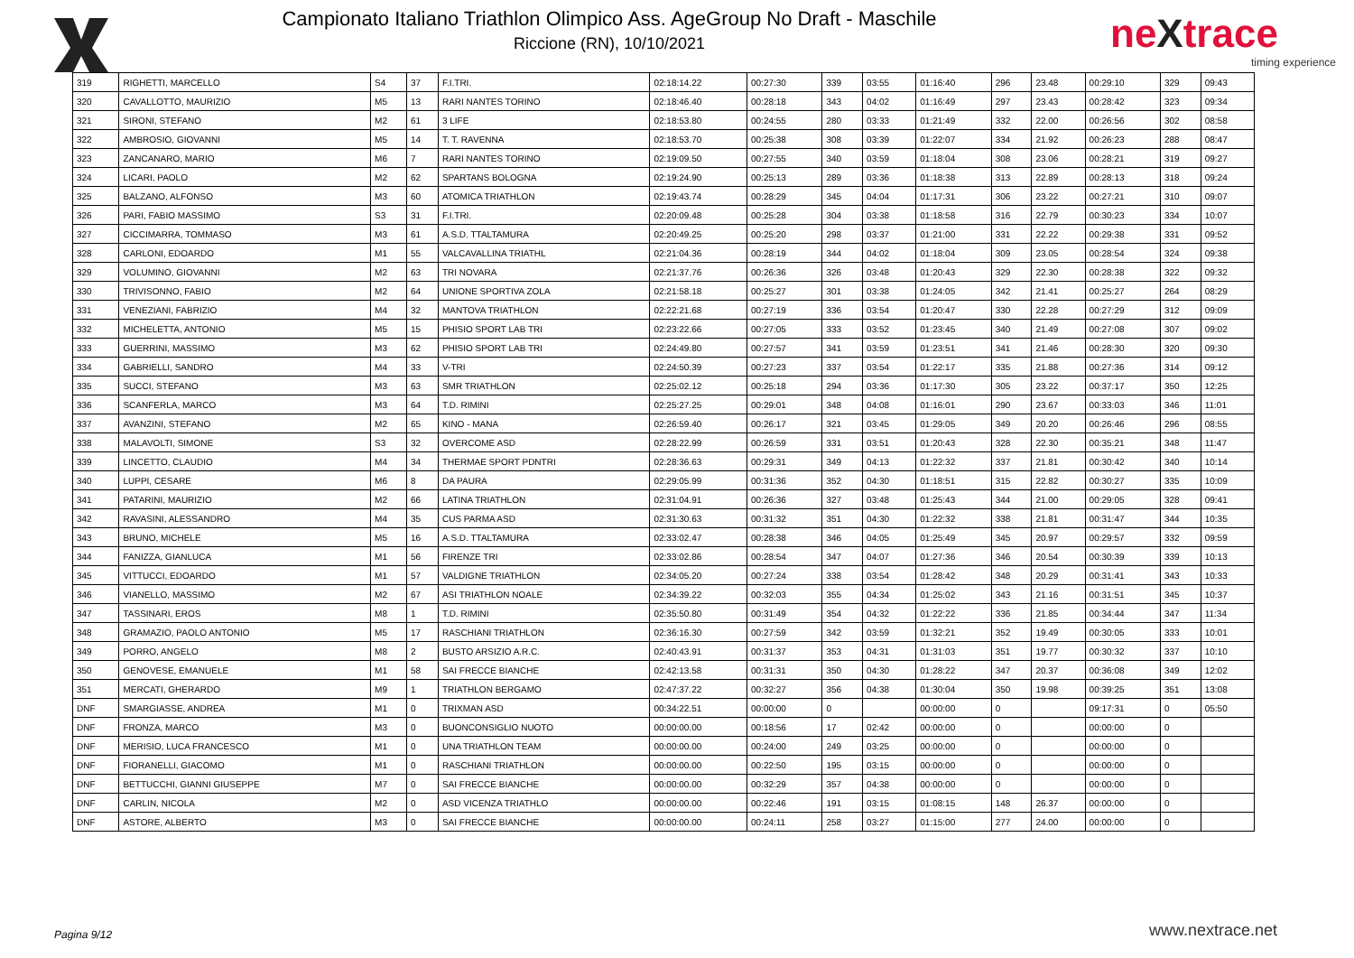Campionato Italiano Triathlon Olimpico Ass. AgeGroup No Draft - Maschile
Riccione (RN), 10/10/2021
neXtrace
timing experience
| 319 | RIGHETTI, MARCELLO | S4 | 37 | F.I.TRI. | 02:18:14.22 | 00:27:30 | 339 | 03:55 | 01:16:40 | 296 | 23.48 | 00:29:10 | 329 | 09:43 |
| 320 | CAVALLOTTO, MAURIZIO | M5 | 13 | RARI NANTES TORINO | 02:18:46.40 | 00:28:18 | 343 | 04:02 | 01:16:49 | 297 | 23.43 | 00:28:42 | 323 | 09:34 |
| 321 | SIRONI, STEFANO | M2 | 61 | 3 LIFE | 02:18:53.80 | 00:24:55 | 280 | 03:33 | 01:21:49 | 332 | 22.00 | 00:26:56 | 302 | 08:58 |
| 322 | AMBROSIO, GIOVANNI | M5 | 14 | T. T. RAVENNA | 02:18:53.70 | 00:25:38 | 308 | 03:39 | 01:22:07 | 334 | 21.92 | 00:26:23 | 288 | 08:47 |
| 323 | ZANCANARO, MARIO | M6 | 7 | RARI NANTES TORINO | 02:19:09.50 | 00:27:55 | 340 | 03:59 | 01:18:04 | 308 | 23.06 | 00:28:21 | 319 | 09:27 |
| 324 | LICARI, PAOLO | M2 | 62 | SPARTANS BOLOGNA | 02:19:24.90 | 00:25:13 | 289 | 03:36 | 01:18:38 | 313 | 22.89 | 00:28:13 | 318 | 09:24 |
| 325 | BALZANO, ALFONSO | M3 | 60 | ATOMICA TRIATHLON | 02:19:43.74 | 00:28:29 | 345 | 04:04 | 01:17:31 | 306 | 23.22 | 00:27:21 | 310 | 09:07 |
| 326 | PARI, FABIO MASSIMO | S3 | 31 | F.I.TRI. | 02:20:09.48 | 00:25:28 | 304 | 03:38 | 01:18:58 | 316 | 22.79 | 00:30:23 | 334 | 10:07 |
| 327 | CICCIMARRA, TOMMASO | M3 | 61 | A.S.D. TTALTAMURA | 02:20:49.25 | 00:25:20 | 298 | 03:37 | 01:21:00 | 331 | 22.22 | 00:29:38 | 331 | 09:52 |
| 328 | CARLONI, EDOARDO | M1 | 55 | VALCAVALLINA TRIATHL | 02:21:04.36 | 00:28:19 | 344 | 04:02 | 01:18:04 | 309 | 23.05 | 00:28:54 | 324 | 09:38 |
| 329 | VOLUMINO, GIOVANNI | M2 | 63 | TRI NOVARA | 02:21:37.76 | 00:26:36 | 326 | 03:48 | 01:20:43 | 329 | 22.30 | 00:28:38 | 322 | 09:32 |
| 330 | TRIVISONNO, FABIO | M2 | 64 | UNIONE SPORTIVA ZOLA | 02:21:58.18 | 00:25:27 | 301 | 03:38 | 01:24:05 | 342 | 21.41 | 00:25:27 | 264 | 08:29 |
| 331 | VENEZIANI, FABRIZIO | M4 | 32 | MANTOVA TRIATHLON | 02:22:21.68 | 00:27:19 | 336 | 03:54 | 01:20:47 | 330 | 22.28 | 00:27:29 | 312 | 09:09 |
| 332 | MICHELETTA, ANTONIO | M5 | 15 | PHISIO SPORT LAB TRI | 02:23:22.66 | 00:27:05 | 333 | 03:52 | 01:23:45 | 340 | 21.49 | 00:27:08 | 307 | 09:02 |
| 333 | GUERRINI, MASSIMO | M3 | 62 | PHISIO SPORT LAB TRI | 02:24:49.80 | 00:27:57 | 341 | 03:59 | 01:23:51 | 341 | 21.46 | 00:28:30 | 320 | 09:30 |
| 334 | GABRIELLI, SANDRO | M4 | 33 | V-TRI | 02:24:50.39 | 00:27:23 | 337 | 03:54 | 01:22:17 | 335 | 21.88 | 00:27:36 | 314 | 09:12 |
| 335 | SUCCI, STEFANO | M3 | 63 | SMR TRIATHLON | 02:25:02.12 | 00:25:18 | 294 | 03:36 | 01:17:30 | 305 | 23.22 | 00:37:17 | 350 | 12:25 |
| 336 | SCANFERLA, MARCO | M3 | 64 | T.D. RIMINI | 02:25:27.25 | 00:29:01 | 348 | 04:08 | 01:16:01 | 290 | 23.67 | 00:33:03 | 346 | 11:01 |
| 337 | AVANZINI, STEFANO | M2 | 65 | KINO - MANA | 02:26:59.40 | 00:26:17 | 321 | 03:45 | 01:29:05 | 349 | 20.20 | 00:26:46 | 296 | 08:55 |
| 338 | MALAVOLTI, SIMONE | S3 | 32 | OVERCOME ASD | 02:28:22.99 | 00:26:59 | 331 | 03:51 | 01:20:43 | 328 | 22.30 | 00:35:21 | 348 | 11:47 |
| 339 | LINCETTO, CLAUDIO | M4 | 34 | THERMAE SPORT PDNTRI | 02:28:36.63 | 00:29:31 | 349 | 04:13 | 01:22:32 | 337 | 21.81 | 00:30:42 | 340 | 10:14 |
| 340 | LUPPI, CESARE | M6 | 8 | DA PAURA | 02:29:05.99 | 00:31:36 | 352 | 04:30 | 01:18:51 | 315 | 22.82 | 00:30:27 | 335 | 10:09 |
| 341 | PATARINI, MAURIZIO | M2 | 66 | LATINA TRIATHLON | 02:31:04.91 | 00:26:36 | 327 | 03:48 | 01:25:43 | 344 | 21.00 | 00:29:05 | 328 | 09:41 |
| 342 | RAVASINI, ALESSANDRO | M4 | 35 | CUS PARMA ASD | 02:31:30.63 | 00:31:32 | 351 | 04:30 | 01:22:32 | 338 | 21.81 | 00:31:47 | 344 | 10:35 |
| 343 | BRUNO, MICHELE | M5 | 16 | A.S.D. TTALTAMURA | 02:33:02.47 | 00:28:38 | 346 | 04:05 | 01:25:49 | 345 | 20.97 | 00:29:57 | 332 | 09:59 |
| 344 | FANIZZA, GIANLUCA | M1 | 56 | FIRENZE TRI | 02:33:02.86 | 00:28:54 | 347 | 04:07 | 01:27:36 | 346 | 20.54 | 00:30:39 | 339 | 10:13 |
| 345 | VITTUCCI, EDOARDO | M1 | 57 | VALDIGNE TRIATHLON | 02:34:05.20 | 00:27:24 | 338 | 03:54 | 01:28:42 | 348 | 20.29 | 00:31:41 | 343 | 10:33 |
| 346 | VIANELLO, MASSIMO | M2 | 67 | ASI TRIATHLON NOALE | 02:34:39.22 | 00:32:03 | 355 | 04:34 | 01:25:02 | 343 | 21.16 | 00:31:51 | 345 | 10:37 |
| 347 | TASSINARI, EROS | M8 | 1 | T.D. RIMINI | 02:35:50.80 | 00:31:49 | 354 | 04:32 | 01:22:22 | 336 | 21.85 | 00:34:44 | 347 | 11:34 |
| 348 | GRAMAZIO, PAOLO ANTONIO | M5 | 17 | RASCHIANI TRIATHLON | 02:36:16.30 | 00:27:59 | 342 | 03:59 | 01:32:21 | 352 | 19.49 | 00:30:05 | 333 | 10:01 |
| 349 | PORRO, ANGELO | M8 | 2 | BUSTO ARSIZIO A.R.C. | 02:40:43.91 | 00:31:37 | 353 | 04:31 | 01:31:03 | 351 | 19.77 | 00:30:32 | 337 | 10:10 |
| 350 | GENOVESE, EMANUELE | M1 | 58 | SAI FRECCE BIANCHE | 02:42:13.58 | 00:31:31 | 350 | 04:30 | 01:28:22 | 347 | 20.37 | 00:36:08 | 349 | 12:02 |
| 351 | MERCATI, GHERARDO | M9 | 1 | TRIATHLON BERGAMO | 02:47:37.22 | 00:32:27 | 356 | 04:38 | 01:30:04 | 350 | 19.98 | 00:39:25 | 351 | 13:08 |
| DNF | SMARGIASSE, ANDREA | M1 | 0 | TRIXMAN ASD | 00:34:22.51 | 00:00:00 | 0 | | 00:00:00 | 0 | | 09:17:31 | 0 | 05:50 |
| DNF | FRONZA, MARCO | M3 | 0 | BUONCONSIGLIO NUOTO | 00:00:00.00 | 00:18:56 | 17 | 02:42 | 00:00:00 | 0 | | 00:00:00 | 0 | |
| DNF | MERISIO, LUCA FRANCESCO | M1 | 0 | UNA TRIATHLON TEAM | 00:00:00.00 | 00:24:00 | 249 | 03:25 | 00:00:00 | 0 | | 00:00:00 | 0 | |
| DNF | FIORANELLI, GIACOMO | M1 | 0 | RASCHIANI TRIATHLON | 00:00:00.00 | 00:22:50 | 195 | 03:15 | 00:00:00 | 0 | | 00:00:00 | 0 | |
| DNF | BETTUCCHI, GIANNI GIUSEPPE | M7 | 0 | SAI FRECCE BIANCHE | 00:00:00.00 | 00:32:29 | 357 | 04:38 | 00:00:00 | 0 | | 00:00:00 | 0 | |
| DNF | CARLIN, NICOLA | M2 | 0 | ASD VICENZA TRIATHLO | 00:00:00.00 | 00:22:46 | 191 | 03:15 | 01:08:15 | 148 | 26.37 | 00:00:00 | 0 | |
| DNF | ASTORE, ALBERTO | M3 | 0 | SAI FRECCE BIANCHE | 00:00:00.00 | 00:24:11 | 258 | 03:27 | 01:15:00 | 277 | 24.00 | 00:00:00 | 0 | |
Pagina 9/12 www.nextrace.net